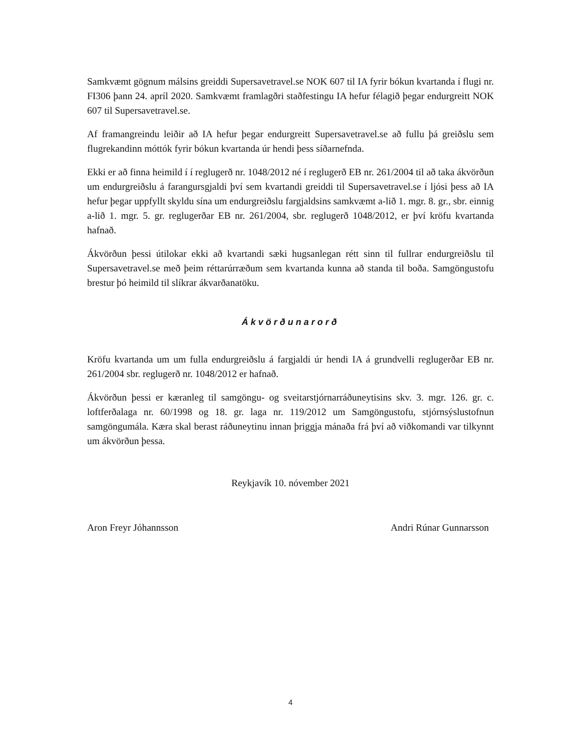Samkvæmt gögnum málsins greiddi Supersavetravel.se NOK 607 til IA fyrir bókun kvartanda í flugi nr. FI306 þann 24. apríl 2020. Samkvæmt framlagðri staðfestingu IA hefur félagið þegar endurgreitt NOK 607 til Supersavetravel.se.
Af framangreindu leiðir að IA hefur þegar endurgreitt Supersavetravel.se að fullu þá greiðslu sem flugrekandinn móttók fyrir bókun kvartanda úr hendi þess síðarnefnda.
Ekki er að finna heimild í í reglugerð nr. 1048/2012 né í reglugerð EB nr. 261/2004 til að taka ákvörðun um endurgreiðslu á farangursgjaldi því sem kvartandi greiddi til Supersavetravel.se í ljósi þess að IA hefur þegar uppfyllt skyldu sína um endurgreiðslu fargjaldsins samkvæmt a-lið 1. mgr. 8. gr., sbr. einnig a-lið 1. mgr. 5. gr. reglugerðar EB nr. 261/2004, sbr. reglugerð 1048/2012, er því kröfu kvartanda hafnað.
Ákvörðun þessi útilokar ekki að kvartandi sæki hugsanlegan rétt sinn til fullrar endurgreiðslu til Supersavetravel.se með þeim réttarúrræðum sem kvartanda kunna að standa til boða. Samgöngustofu brestur þó heimild til slíkrar ákvarðanatöku.
Ákvörðunarorð
Kröfu kvartanda um um fulla endurgreiðslu á fargjaldi úr hendi IA á grundvelli reglugerðar EB nr. 261/2004 sbr. reglugerð nr. 1048/2012 er hafnað.
Ákvörðun þessi er kæranleg til samgöngu- og sveitarstjórnarráðuneytisins skv. 3. mgr. 126. gr. c. loftferðalaga nr. 60/1998 og 18. gr. laga nr. 119/2012 um Samgöngustofu, stjórnsýslustofnun samgöngumála. Kæra skal berast ráðuneytinu innan þriggja mánaða frá því að viðkomandi var tilkynnt um ákvörðun þessa.
Reykjavík 10. nóvember 2021
Aron Freyr Jóhannsson Andri Rúnar Gunnarsson
4